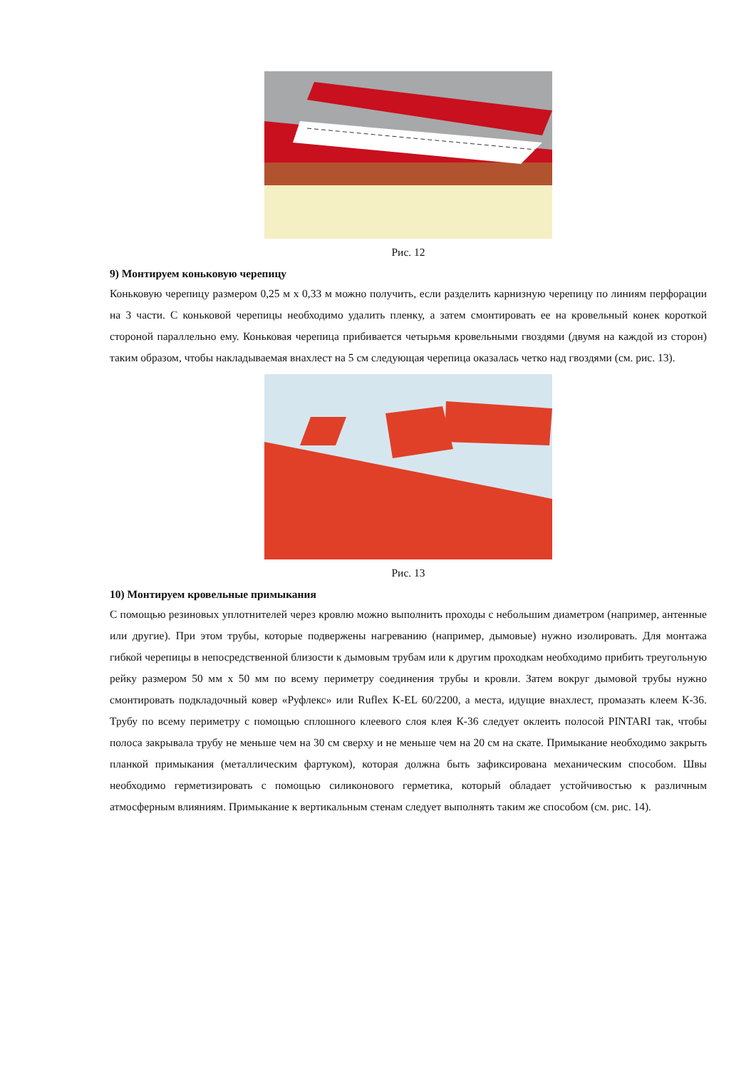Рис. 12
9) Монтируем коньковую черепицу
Коньковую черепицу размером 0,25 м х 0,33 м можно получить, если разделить карнизную черепицу по линиям перфорации на 3 части. С коньковой черепицы необходимо удалить пленку, а затем смонтировать ее на кровельный конек короткой стороной параллельно ему. Коньковая черепица прибивается четырьмя кровельными гвоздями (двумя на каждой из сторон) таким образом, чтобы накладываемая внахлест на 5 см следующая черепица оказалась четко над гвоздями (см. рис. 13).
Рис. 13
10) Монтируем кровельные примыкания
С помощью резиновых уплотнителей через кровлю можно выполнить проходы с небольшим диаметром (например, антенные или другие). При этом трубы, которые подвержены нагреванию (например, дымовые) нужно изолировать. Для монтажа гибкой черепицы в непосредственной близости к дымовым трубам или к другим проходкам необходимо прибить треугольную рейку размером 50 мм х 50 мм по всему периметру соединения трубы и кровли. Затем вокруг дымовой трубы нужно смонтировать подкладочный ковер «Руфлекс» или Ruflex K-EL 60/2200, а места, идущие внахлест, промазать клеем К-36. Трубу по всему периметру с помощью сплошного клеевого слоя клея К-36 следует оклеить полосой PINTARI так, чтобы полоса закрывала трубу не меньше чем на 30 см сверху и не меньше чем на 20 см на скате. Примыкание необходимо закрыть планкой примыкания (металлическим фартуком), которая должна быть зафиксирована механическим способом. Швы необходимо герметизировать с помощью силиконового герметика, который обладает устойчивостью к различным атмосферным влияниям. Примыкание к вертикальным стенам следует выполнять таким же способом (см. рис. 14).